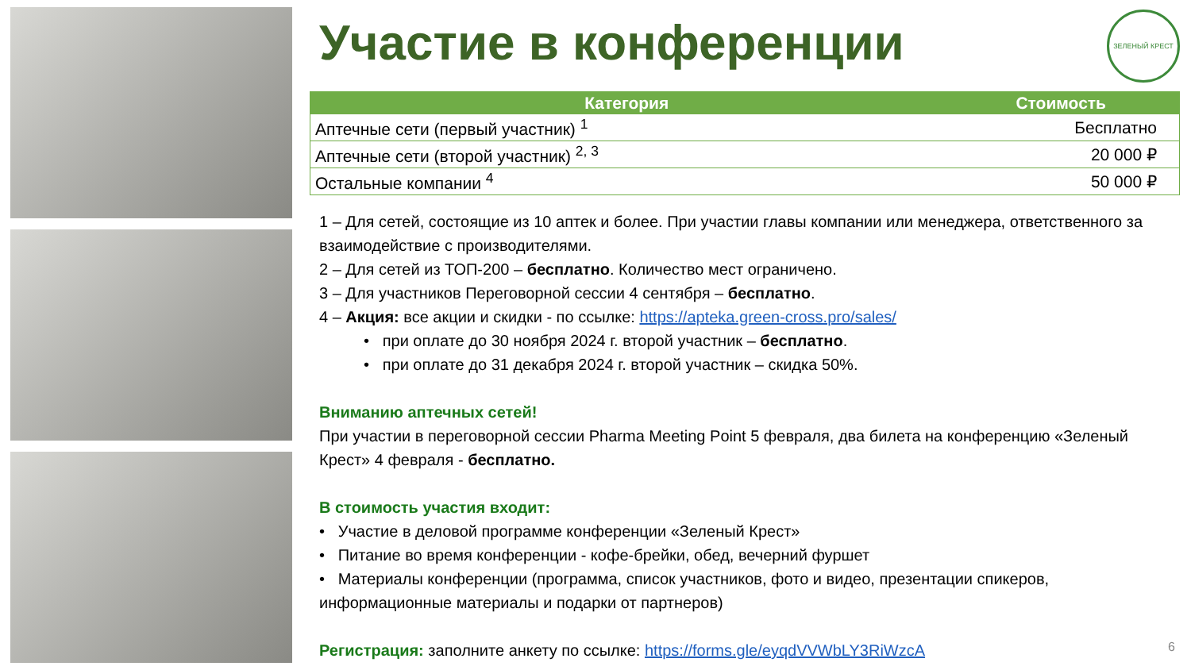ЗЕЛЕНЫЙ КРЕСТ
Участие в конференции
| Категория | Стоимость |
| --- | --- |
| Аптечные сети (первый участник) <sup>1</sup> | Бесплатно |
| Аптечные сети (второй участник) <sup>2, 3</sup> | 20 000 ₽ |
| Остальные компании <sup>4</sup> | 50 000 ₽ |
1 – Для сетей, состоящие из 10 аптек и более. При участии главы компании или менеджера, ответственного за взаимодействие с производителями.
2 – Для сетей из ТОП-200 – бесплатно. Количество мест ограничено.
3 – Для участников Переговорной сессии 4 сентября – бесплатно.
4 – Акция: все акции и скидки - по ссылке: https://apteka.green-cross.pro/sales/
• при оплате до 30 ноября 2024 г. второй участник – бесплатно.
• при оплате до 31 декабря 2024 г. второй участник – скидка 50%.
Вниманию аптечных сетей!
При участии в переговорной сессии Pharma Meeting Point 5 февраля, два билета на конференцию «Зеленый Крест» 4 февраля - бесплатно.
В стоимость участия входит:
• Участие в деловой программе конференции «Зеленый Крест»
• Питание во время конференции - кофе-брейки, обед, вечерний фуршет
• Материалы конференции (программа, список участников, фото и видео, презентации спикеров, информационные материалы и подарки от партнеров)
Регистрация: заполните анкету по ссылке: https://forms.gle/eyqdVVWbLY3RiWzcA
6